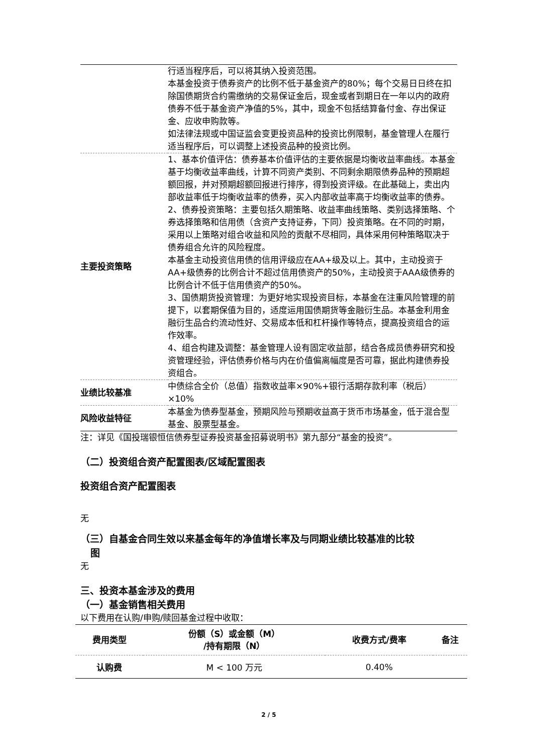| | 行适当程序后，可以将其纳入投资范围。 本基金投资于债券资产的比例不低于基金资产的80%；每个交易日日终在扣除国债期货合约需缴纳的交易保证金后，现金或者到期日在一年以内的政府债券不低于基金资产净值的5%，其中，现金不包括结算备付金、存出保证金、应收申购款等。 如法律法规或中国证监会变更投资品种的投资比例限制，基金管理人在履行适当程序后，可以调整上述投资品种的投资比例。 |
| 主要投资策略 | 1、基本价值评估：债券基本价值评估的主要依据是均衡收益率曲线。本基金基于均衡收益率曲线，计算不同资产类别、不同剩余期限债券品种的预期超额回报，并对预期超额回报进行排序，得到投资评级。在此基础上，卖出内部收益率低于均衡收益率的债券，买入内部收益率高于均衡收益率的债券。 2、债券投资策略：主要包括久期策略、收益率曲线策略、类别选择策略、个券选择策略和信用债（含资产支持证券，下同）投资策略。在不同的时期，采用以上策略对组合收益和风险的贡献不尽相同，具体采用何种策略取决于债券组合允许的风险程度。 本基金主动投资信用债的信用评级应在AA+级及以上。其中，主动投资于AA+级债券的比例合计不超过信用债资产的50%，主动投资于AAA级债券的比例合计不低于信用债资产的50%。 3、国债期货投资管理：为更好地实现投资目标，本基金在注重风险管理的前提下，以套期保值为目的，适度运用国债期货等金融衍生品。本基金利用金融衍生品合约流动性好、交易成本低和杠杆操作等特点，提高投资组合的运作效率。 4、组合构建及调整：基金管理人设有固定收益部，结合各成员债券研究和投资管理经验，评估债券价格与内在价值偏离幅度是否可靠，据此构建债券投资组合。 |
| 业绩比较基准 | 中债综合全价（总值）指数收益率×90%+银行活期存款利率（税后）×10% |
| 风险收益特征 | 本基金为债券型基金，预期风险与预期收益高于货币市场基金，低于混合型基金、股票型基金。 |
注：详见《国投瑞银恒信债券型证券投资基金招募说明书》第九部分“基金的投资”。
（二）投资组合资产配置图表/区域配置图表
投资组合资产配置图表
无
（三）自基金合同生效以来基金每年的净值增长率及与同期业绩比较基准的比较
图
无
三、投资本基金涉及的费用
（一）基金销售相关费用
以下费用在认购/申购/赎回基金过程中收取：
| 费用类型 | 份额（S）或金额（M） /持有期限（N） | 收费方式/费率 | 备注 |
| --- | --- | --- | --- |
| 认购费 | M < 100 万元 | 0.40% | |
2 / 5